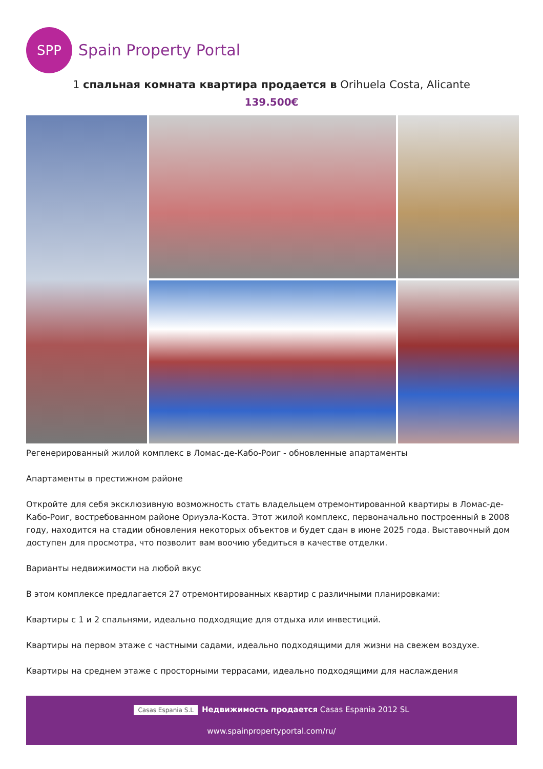SPP
Spain Property Portal
1 спальная комната квартира продается в Orihuela Costa, Alicante
139.500€
Регенерированный жилой комплекс в Ломас-де-Кабо-Роиг - обновленные апартаменты
Апартаменты в престижном районе
Откройте для себя эксклюзивную возможность стать владельцем отремонтированной квартиры в Ломас-де-Кабо-Роиг, востребованном районе Ориуэла-Коста. Этот жилой комплекс, первоначально построенный в 2008 году, находится на стадии обновления некоторых объектов и будет сдан в июне 2025 года. Выставочный дом доступен для просмотра, что позволит вам воочию убедиться в качестве отделки.
Варианты недвижимости на любой вкус
В этом комплексе предлагается 27 отремонтированных квартир с различными планировками:
Квартиры с 1 и 2 спальнями, идеально подходящие для отдыха или инвестиций.
Квартиры на первом этаже с частными садами, идеально подходящими для жизни на свежем воздухе.
Квартиры на среднем этаже с просторными террасами, идеально подходящими для наслаждения
Casas Espania S.L Недвижимость продается Casas Espania 2012 SL
www.spainpropertyportal.com/ru/